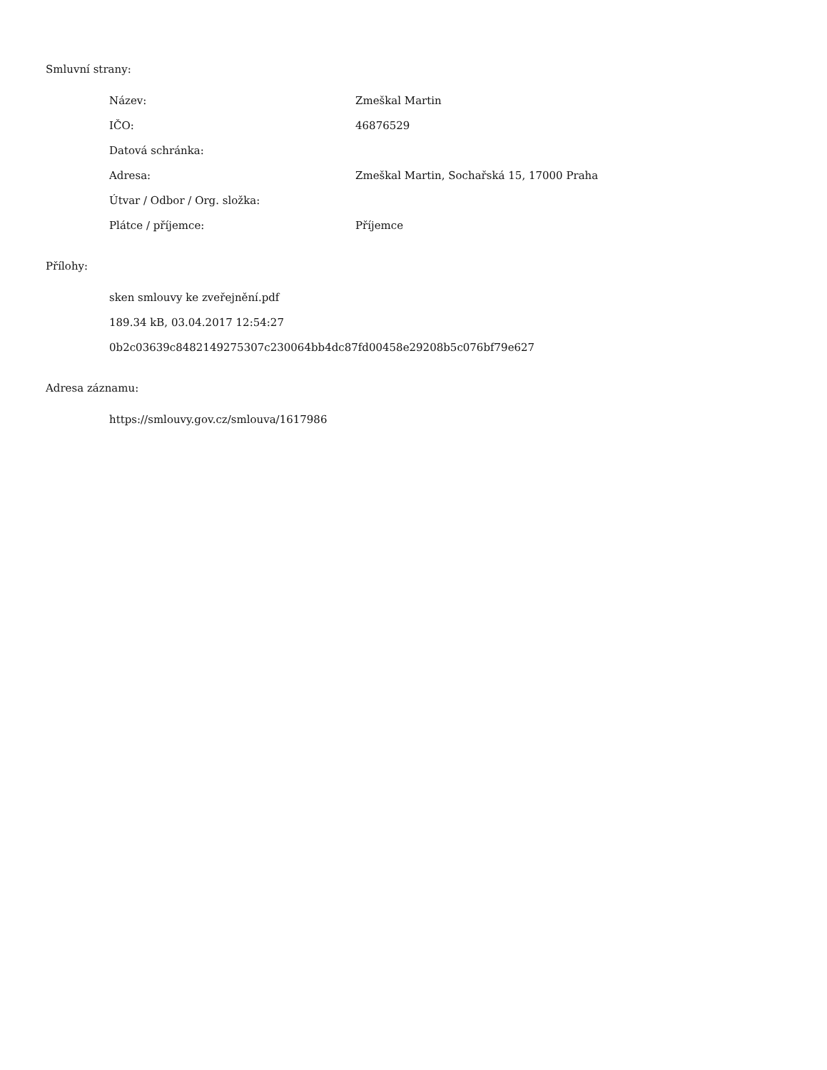Smluvní strany:
| Název: | Zmeškal Martin |
| IČO: | 46876529 |
| Datová schránka: | |
| Adresa: | Zmeškal Martin, Sochařská 15, 17000 Praha |
| Útvar / Odbor / Org. složka: | |
| Plátce / příjemce: | Příjemce |
Přílohy:
sken smlouvy ke zveřejnění.pdf
189.34 kB, 03.04.2017 12:54:27
0b2c03639c8482149275307c230064bb4dc87fd00458e29208b5c076bf79e627
Adresa záznamu:
https://smlouvy.gov.cz/smlouva/1617986